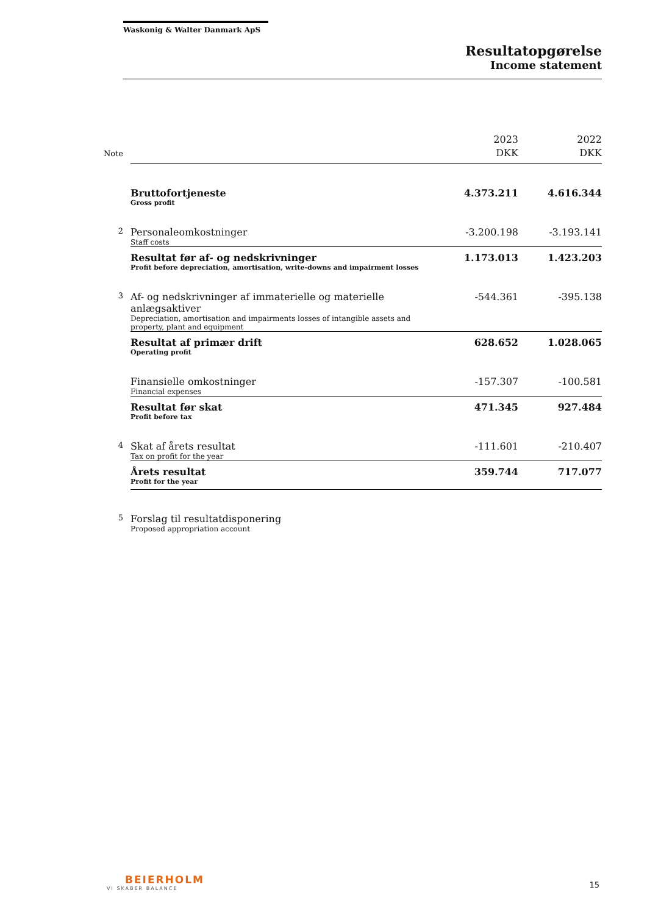Waskonig & Walter Danmark ApS
Resultatopgørelse
Income statement
| Note | | 2023 DKK | 2022 DKK |
| --- | --- | --- | --- |
| | Bruttofortjeneste Gross profit | 4.373.211 | 4.616.344 |
| 2 | Personaleomkostninger Staff costs | -3.200.198 | -3.193.141 |
| | Resultat før af- og nedskrivninger Profit before depreciation, amortisation, write-downs and impairment losses | 1.173.013 | 1.423.203 |
| 3 | Af- og nedskrivninger af immaterielle og materielle anlægsaktiver Depreciation, amortisation and impairments losses of intangible assets and property, plant and equipment | -544.361 | -395.138 |
| | Resultat af primær drift Operating profit | 628.652 | 1.028.065 |
| | Finansielle omkostninger Financial expenses | -157.307 | -100.581 |
| | Resultat før skat Profit before tax | 471.345 | 927.484 |
| 4 | Skat af årets resultat Tax on profit for the year | -111.601 | -210.407 |
| | Årets resultat Profit for the year | 359.744 | 717.077 |
| 5 | Forslag til resultatdisponering Proposed appropriation account | | |
BEIERHOLM
VI SKABER BALANCE
15